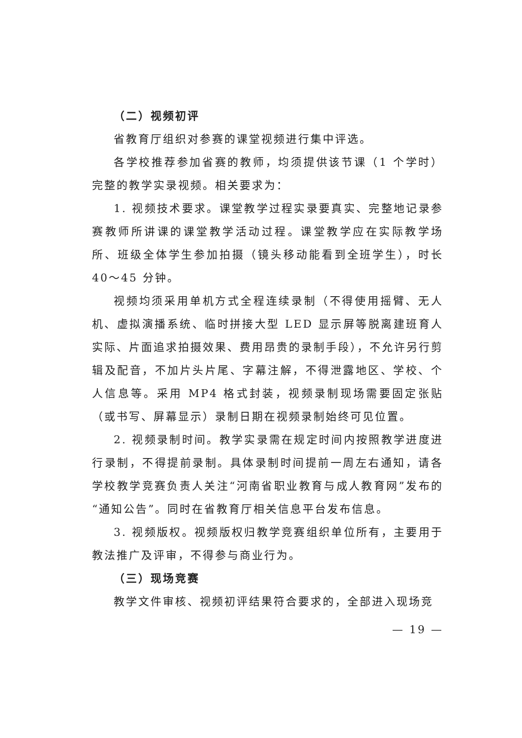（二）视频初评
省教育厅组织对参赛的课堂视频进行集中评选。
各学校推荐参加省赛的教师，均须提供该节课（1 个学时）完整的教学实录视频。相关要求为：
1. 视频技术要求。课堂教学过程实录要真实、完整地记录参赛教师所讲课的课堂教学活动过程。课堂教学应在实际教学场所、班级全体学生参加拍摄（镜头移动能看到全班学生），时长 40～45 分钟。
视频均须采用单机方式全程连续录制（不得使用摇臂、无人机、虚拟演播系统、临时拼接大型 LED 显示屏等脱离建班育人实际、片面追求拍摄效果、费用昂贵的录制手段），不允许另行剪辑及配音，不加片头片尾、字幕注解，不得泄露地区、学校、个人信息等。采用 MP4 格式封装，视频录制现场需要固定张贴（或书写、屏幕显示）录制日期在视频录制始终可见位置。
2. 视频录制时间。教学实录需在规定时间内按照教学进度进行录制，不得提前录制。具体录制时间提前一周左右通知，请各学校教学竞赛负责人关注“河南省职业教育与成人教育网”发布的“通知公告”。同时在省教育厅相关信息平台发布信息。
3. 视频版权。视频版权归教学竞赛组织单位所有，主要用于教法推广及评审，不得参与商业行为。
（三）现场竞赛
教学文件审核、视频初评结果符合要求的，全部进入现场竞
— 19 —